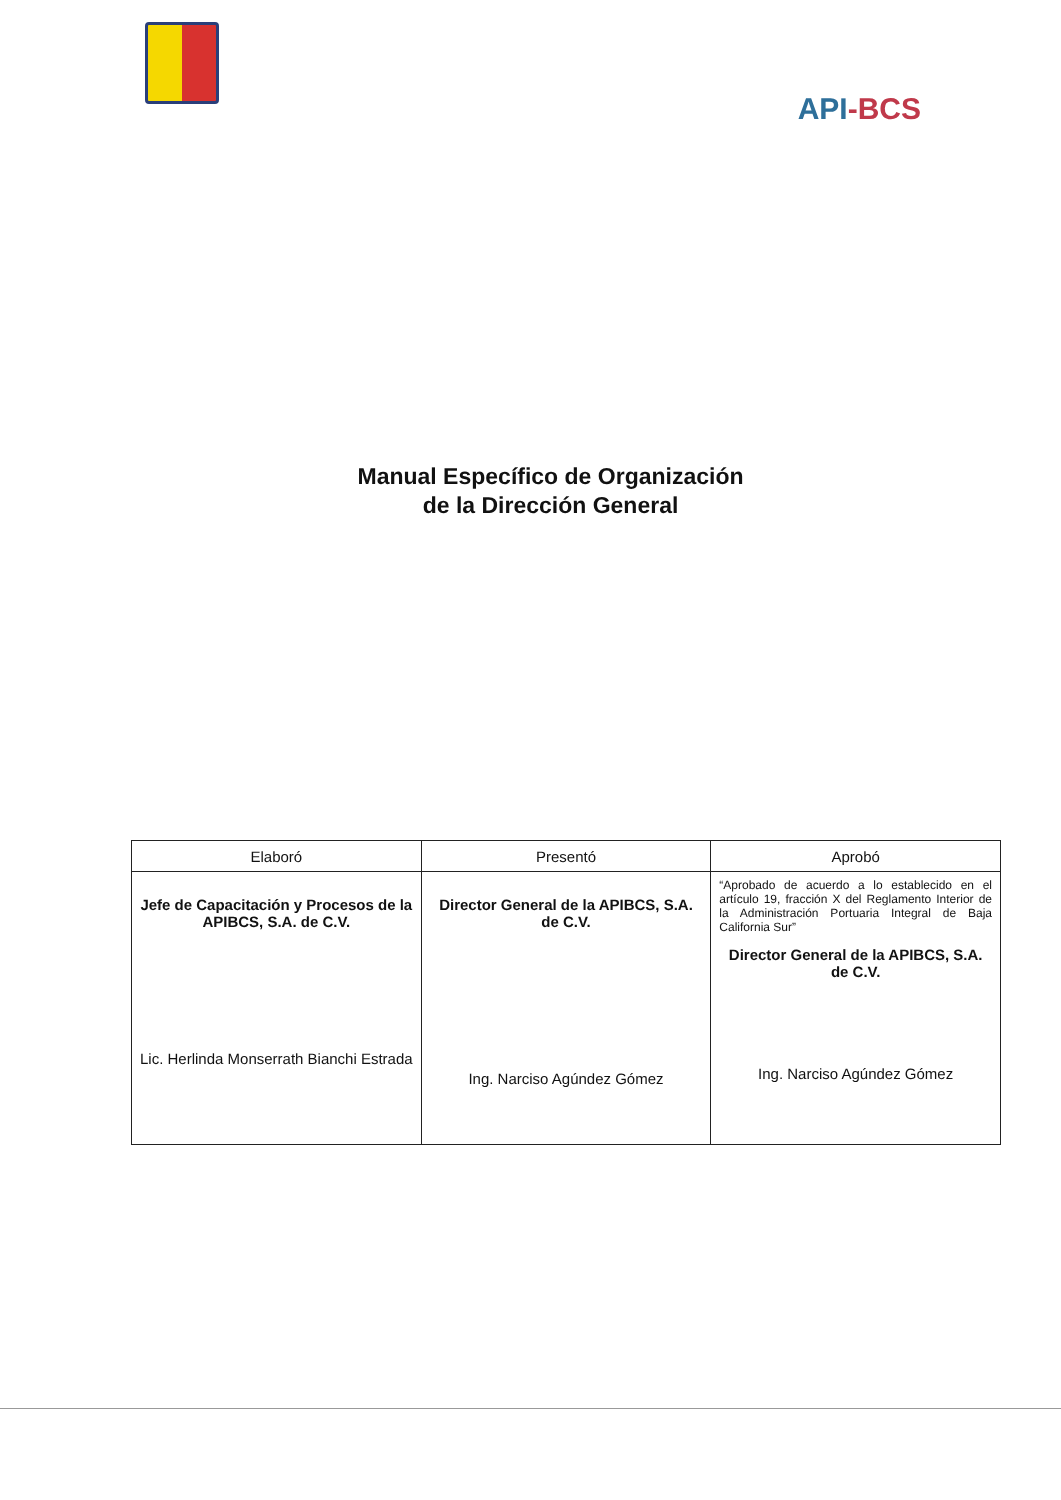API-BCS
Manual Específico de Organización
de la Dirección General
| Elaboró | Presentó | Aprobó |
| --- | --- | --- |
| Jefe de Capacitación y Procesos de la APIBCS, S.A. de C.V. Lic. Herlinda Monserrath Bianchi Estrada | Director General de la APIBCS, S.A. de C.V. Ing. Narciso Agúndez Gómez | “Aprobado de acuerdo a lo establecido en el artículo 19, fracción X del Reglamento Interior de la Administración Portuaria Integral de Baja California Sur” Director General de la APIBCS, S.A. de C.V. Ing. Narciso Agúndez Gómez |